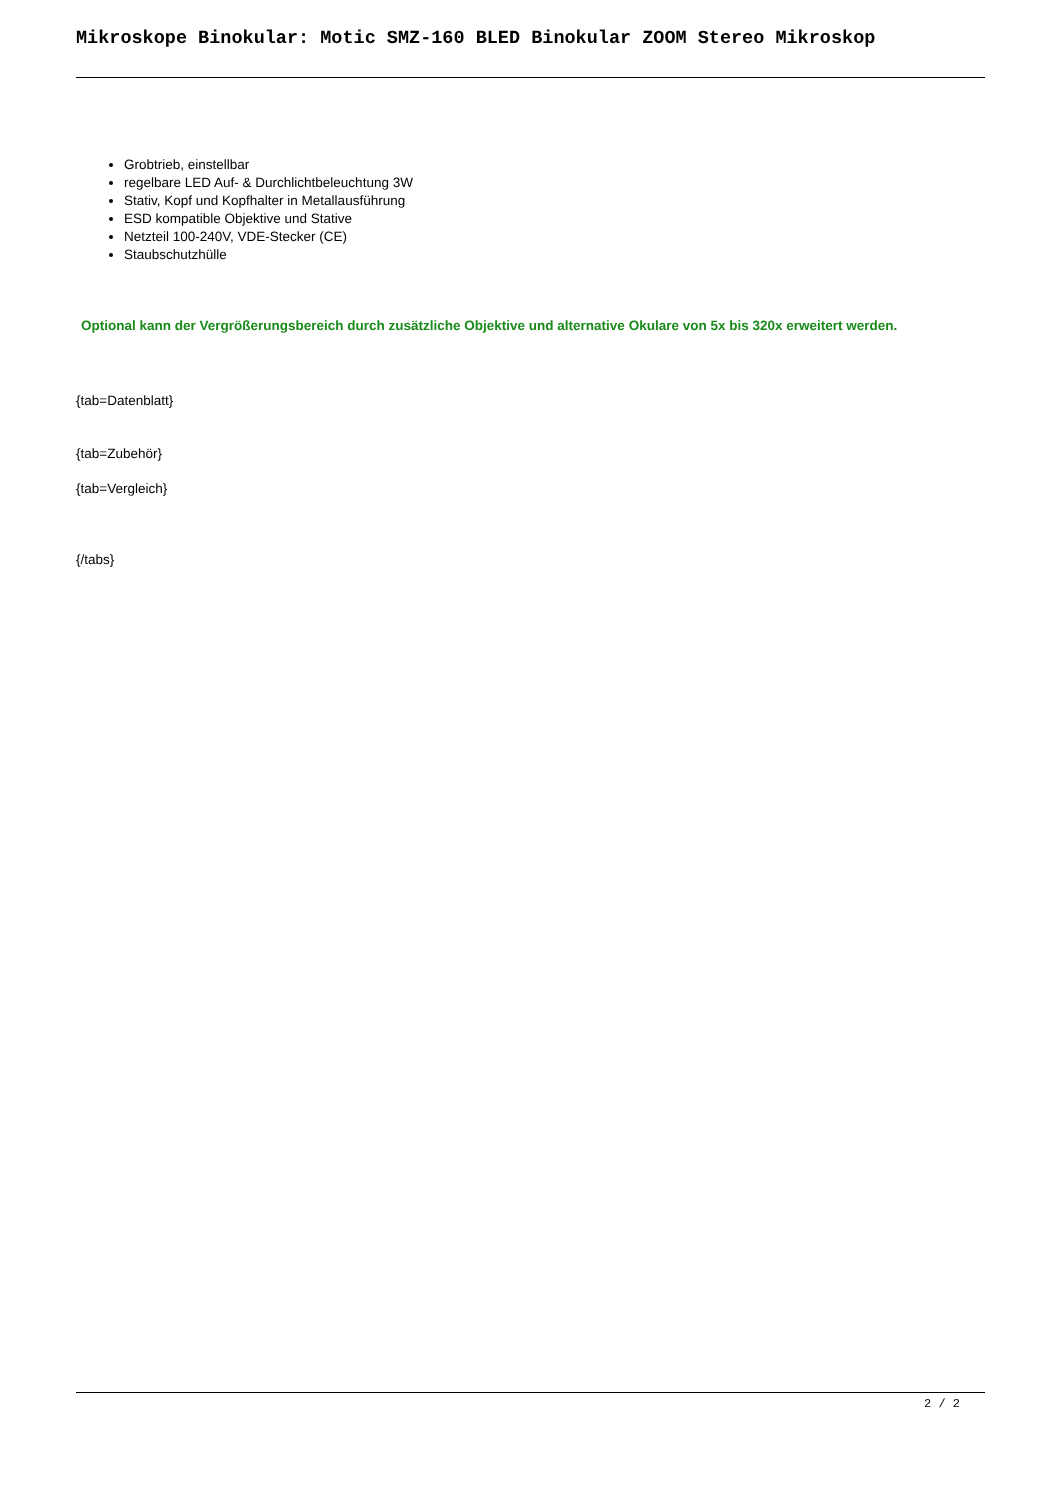Mikroskope Binokular: Motic SMZ-160 BLED Binokular ZOOM Stereo Mikroskop
Grobtrieb, einstellbar
regelbare LED Auf- & Durchlichtbeleuchtung 3W
Stativ, Kopf und Kopfhalter in Metallausführung
ESD kompatible Objektive und Stative
Netzteil 100-240V, VDE-Stecker (CE)
Staubschutzhülle
Optional kann der Vergrößerungsbereich durch zusätzliche Objektive und alternative Okulare von 5x bis 320x erweitert werden.
{tab=Datenblatt}
{tab=Zubehör}
{tab=Vergleich}
{/tabs}
2 / 2